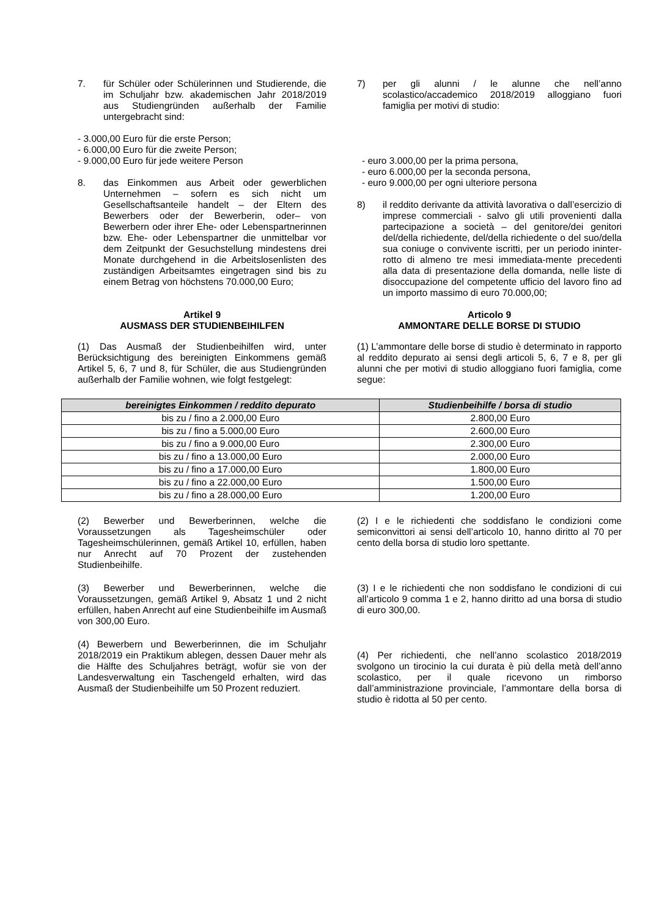7. für Schüler oder Schülerinnen und Studierende, die im Schuljahr bzw. akademischen Jahr 2018/2019 aus Studiengründen außerhalb der Familie untergebracht sind:
- 3.000,00 Euro für die erste Person;
- 6.000,00 Euro für die zweite Person;
- 9.000,00 Euro für jede weitere Person
8. das Einkommen aus Arbeit oder gewerblichen Unternehmen – sofern es sich nicht um Gesellschaftsanteile handelt – der Eltern des Bewerbers oder der Bewerberin, oder– von Bewerbern oder ihrer Ehe- oder Lebenspartnerinnen bzw. Ehe- oder Lebenspartner die unmittelbar vor dem Zeitpunkt der Gesuchstellung mindestens drei Monate durchgehend in die Arbeitslosenlisten des zuständigen Arbeitsamtes eingetragen sind bis zu einem Betrag von höchstens 70.000,00 Euro;
7) per gli alunni / le alunne che nell’anno scolastico/accademico 2018/2019 alloggiano fuori famiglia per motivi di studio:
- euro 3.000,00 per la prima persona,
- euro 6.000,00 per la seconda persona,
- euro 9.000,00 per ogni ulteriore persona
8) il reddito derivante da attività lavorativa o dall’esercizio di imprese commerciali - salvo gli utili provenienti dalla partecipazione a società – del genitore/dei genitori del/della richiedente, del/della richiedente o del suo/della sua coniuge o convivente iscritti, per un periodo ininter-rotto di almeno tre mesi immediata-mente precedenti alla data di presentazione della domanda, nelle liste di disoccupazione del competente ufficio del lavoro fino ad un importo massimo di euro 70.000,00;
Artikel 9
AUSMASS DER STUDIENBEIHILFEN
(1) Das Ausmaß der Studienbeihilfen wird, unter Berücksichtigung des bereinigten Einkommens gemäß Artikel 5, 6, 7 und 8, für Schüler, die aus Studiengründen außerhalb der Familie wohnen, wie folgt festgelegt:
Articolo 9
AMMONTARE DELLE BORSE DI STUDIO
(1) L’ammontare delle borse di studio è determinato in rapporto al reddito depurato ai sensi degli articoli 5, 6, 7 e 8, per gli alunni che per motivi di studio alloggiano fuori famiglia, come segue:
| bereinigtes Einkommen / reddito depurato | Studienbeihilfe / borsa di studio |
| --- | --- |
| bis zu / fino a 2.000,00 Euro | 2.800,00 Euro |
| bis zu / fino a 5.000,00 Euro | 2.600,00 Euro |
| bis zu / fino a 9.000,00 Euro | 2.300,00 Euro |
| bis zu / fino a 13.000,00 Euro | 2.000,00 Euro |
| bis zu / fino a 17.000,00 Euro | 1.800,00 Euro |
| bis zu / fino a 22.000,00 Euro | 1.500,00 Euro |
| bis zu / fino a 28.000,00 Euro | 1.200,00 Euro |
(2) Bewerber und Bewerberinnen, welche die Voraussetzungen als Tagesheimschüler oder Tagesheimschülerinnen, gemäß Artikel 10, erfüllen, haben nur Anrecht auf 70 Prozent der zustehenden Studienbeihilfe.
(3) Bewerber und Bewerberinnen, welche die Voraussetzungen, gemäß Artikel 9, Absatz 1 und 2 nicht erfüllen, haben Anrecht auf eine Studienbeihilfe im Ausmaß von 300,00 Euro.
(4) Bewerbern und Bewerberinnen, die im Schuljahr 2018/2019 ein Praktikum ablegen, dessen Dauer mehr als die Hälfte des Schuljahres beträgt, wofür sie von der Landesverwaltung ein Taschengeld erhalten, wird das Ausmaß der Studienbeihilfe um 50 Prozent reduziert.
(2) I e le richiedenti che soddisfano le condizioni come semiconvittori ai sensi dell’articolo 10, hanno diritto al 70 per cento della borsa di studio loro spettante.
(3) I e le richiedenti che non soddisfano le condizioni di cui all’articolo 9 comma 1 e 2, hanno diritto ad una borsa di studio di euro 300,00.
(4) Per richiedenti, che nell’anno scolastico 2018/2019 svolgono un tirocinio la cui durata è più della metà dell’anno scolastico, per il quale ricevono un rimborso dall’amministrazione provinciale, l’ammontare della borsa di studio è ridotta al 50 per cento.